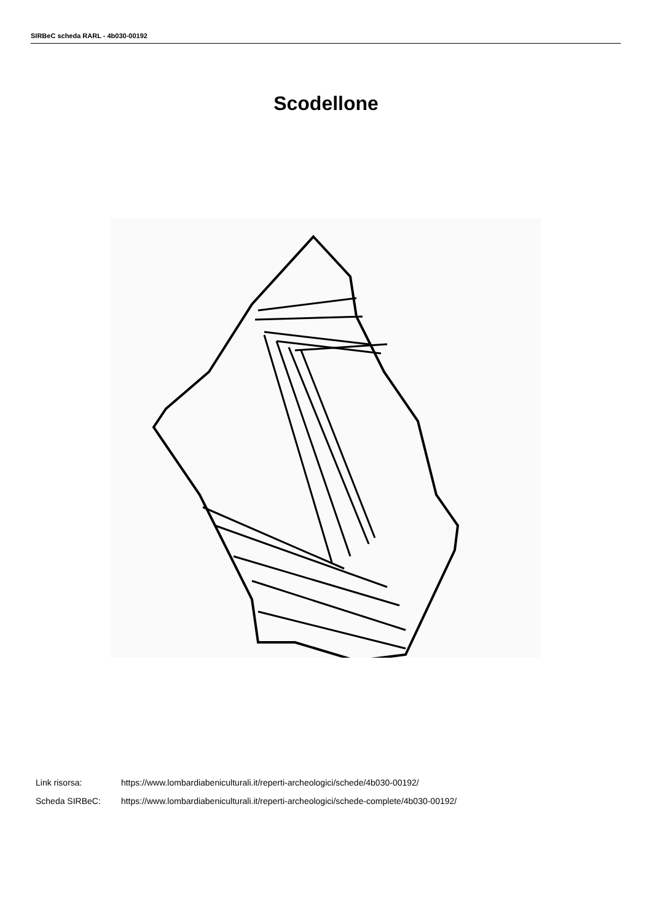SIRBeC scheda RARL - 4b030-00192
Scodellone
Link risorsa: https://www.lombardiabeniculturali.it/reperti-archeologici/schede/4b030-00192/
Scheda SIRBeC: https://www.lombardiabeniculturali.it/reperti-archeologici/schede-complete/4b030-00192/